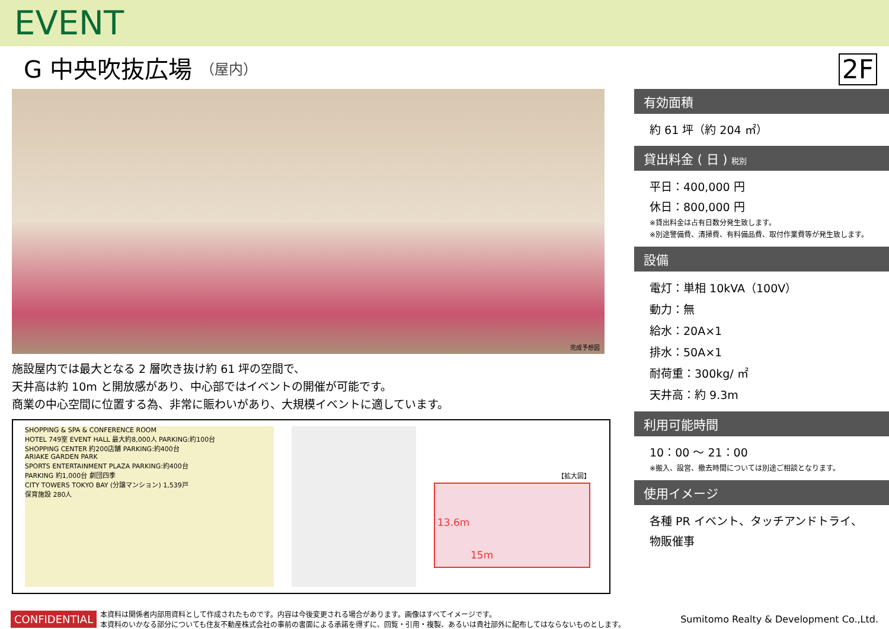EVENT
G 中央吹抜広場 （屋内）
2F
完成予想図
施設屋内では最大となる 2 層吹き抜け約 61 坪の空間で、
天井高は約 10m と開放感があり、中心部ではイベントの開催が可能です。
商業の中心空間に位置する為、非常に賑わいがあり、大規模イベントに適しています。
SHOPPING & SPA & CONFERENCE ROOM
HOTEL 749室 EVENT HALL 最大約8,000人 PARKING:約100台
SHOPPING CENTER 約200店舗 PARKING:約400台
ARIAKE GARDEN PARK
SPORTS ENTERTAINMENT PLAZA PARKING:約400台
PARKING 約1,000台 劇団四季
CITY TOWERS TOKYO BAY (分譲マンション) 1,539戸
保育施設 280人
【拡大図】
13.6m
15m
有効面積
約 61 坪（約 204 ㎡）
貸出料金 ( 日 ) 税別
平日：400,000 円
休日：800,000 円
※貸出料金は占有日数分発生致します。
※別途警備費、清掃費、有料備品費、取付作業費等が発生致します。
設備
電灯：単相 10kVA（100V）
動力：無
給水：20A×1
排水：50A×1
耐荷重：300kg/ ㎡
天井高：約 9.3m
利用可能時間
10：00 ～ 21：00
※搬入、設営、撤去時間については別途ご相談となります。
使用イメージ
各種 PR イベント、タッチアンドトライ、
物販催事
CONFIDENTIAL 本資料は関係者内部用資料として作成されたものです。内容は今後変更される場合があります。画像はすべてイメージです。
本資料のいかなる部分についても住友不動産株式会社の事前の書面による承諾を得ずに、回覧・引用・複製、あるいは貴社部外に配布してはならないものとします。 Sumitomo Realty & Development Co.,Ltd.